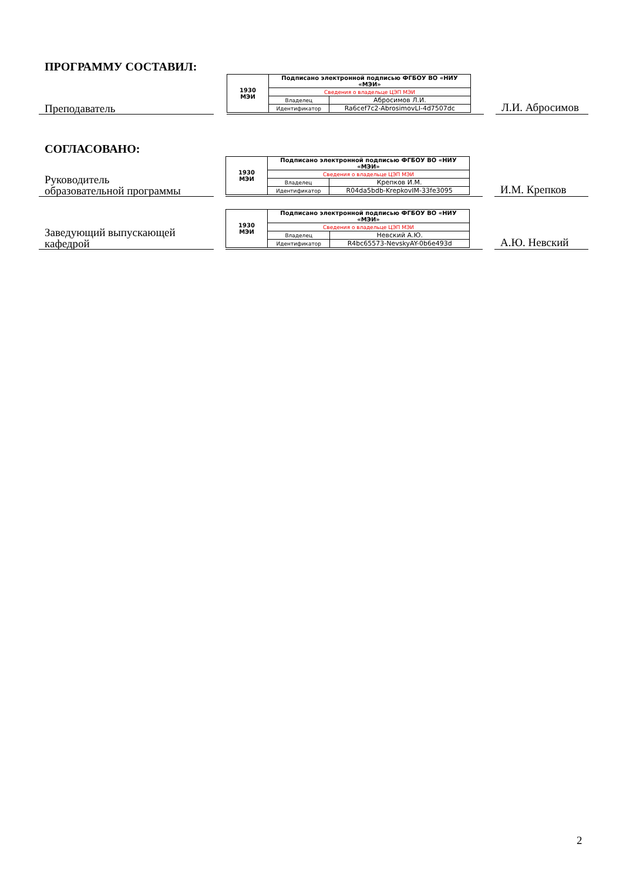ПРОГРАММУ СОСТАВИЛ:
Преподаватель
| 1930 МЭИ | Подписано электронной подписью ФГБОУ ВО «НИУ «МЭИ» | |
| | Сведения о владельце ЦЭП МЭИ | |
| | Владелец | Абросимов Л.И. |
| | Идентификатор | Ra6cef7c2-AbrosimovLI-4d7507dc |
Л.И. Абросимов
СОГЛАСОВАНО:
Руководитель
образовательной программы
| 1930 МЭИ | Подписано электронной подписью ФГБОУ ВО «НИУ «МЭИ» | |
| | Сведения о владельце ЦЭП МЭИ | |
| | Владелец | Крепков И.М. |
| | Идентификатор | R04da5bdb-KrepkovIM-33fe3095 |
И.М. Крепков
Заведующий выпускающей
кафедрой
| 1930 МЭИ | Подписано электронной подписью ФГБОУ ВО «НИУ «МЭИ» | |
| | Сведения о владельце ЦЭП МЭИ | |
| | Владелец | Невский А.Ю. |
| | Идентификатор | R4bc65573-NevskyAY-0b6e493d |
А.Ю. Невский
2